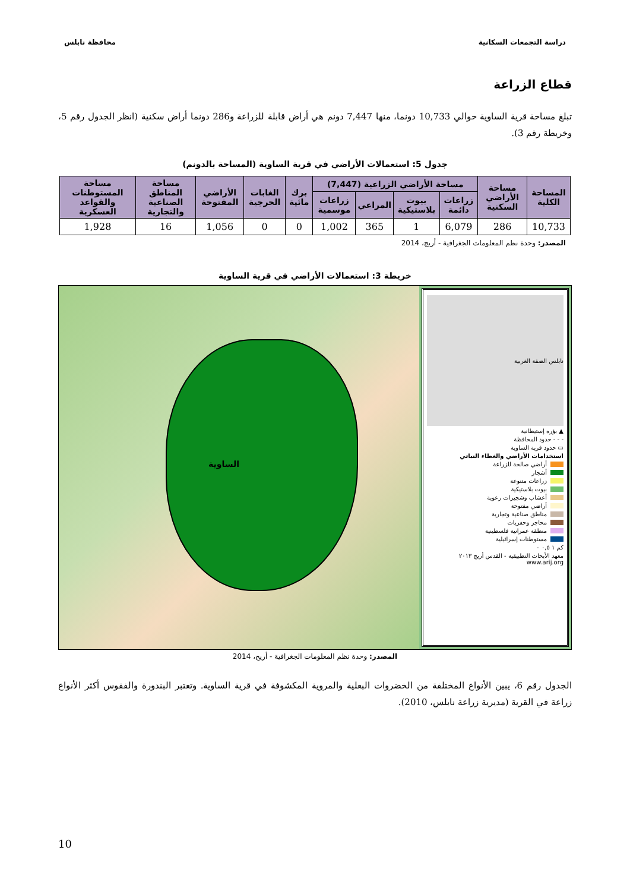دراسة التجمعات السكانية محافظة نابلس
قطاع الزراعة
تبلغ مساحة قرية الساوية حوالي 10,733 دونما، منها 7,447 دونم هي أراض قابلة للزراعة و286 دونما أراض سكنية (انظر الجدول رقم 5، وخريطة رقم 3).
جدول 5: استعمالات الأراضي في قرية الساوية (المساحة بالدونم)
| المساحة الكلية | مساحة الأراضي السكنية | مساحة الأراضي الزراعية (7,447) | | | | برك مائية | الغابات الحرجية | الأراضي المفتوحة | مساحة المناطق الصناعية والتجارية | مساحة المستوطنات والقواعد العسكرية |
| --- | --- | --- | --- | --- | --- | --- | --- | --- | --- | --- |
| | | زراعات دائمة | بيوت بلاستيكية | المراعي | زراعات موسمية | | | | | |
| 10,733 | 286 | 6,079 | 1 | 365 | 1,002 | 0 | 0 | 1,056 | 16 | 1,928 |
المصدر: وحدة نظم المعلومات الجغرافية - أريج، 2014
خريطة 3: استعمالات الأراضي في قرية الساوية
الساوية
نابلس الضفة الغربية
▲ بؤره إستيطانية
- - - حدود المحافظة
▭ حدود قرية الساوية
استخدامات الأراضي والغطاء النباتي
أراضي صالحة للزراعة
أشجار
زراعات متنوعة
بيوت بلاستيكية
أعشاب وشجيرات رعوية
أراضي مفتوحة
مناطق صناعية وتجارية
محاجر وحفريات
منطقة عمرانية فلسطينية
مستوطنات إسرائيلية
كم ١ ٠,٥ ٠
معهد الأبحاث التطبيقية - القدس أريج ٢٠١٣ www.arij.org
المصدر: وحدة نظم المعلومات الجغرافية - أريج، 2014
الجدول رقم 6، يبين الأنواع المختلفة من الخضروات البعلية والمروية المكشوفة في قرية الساوية. وتعتبر البندورة والفقوس أكثر الأنواع زراعة في القرية (مديرية زراعة نابلس، 2010).
10